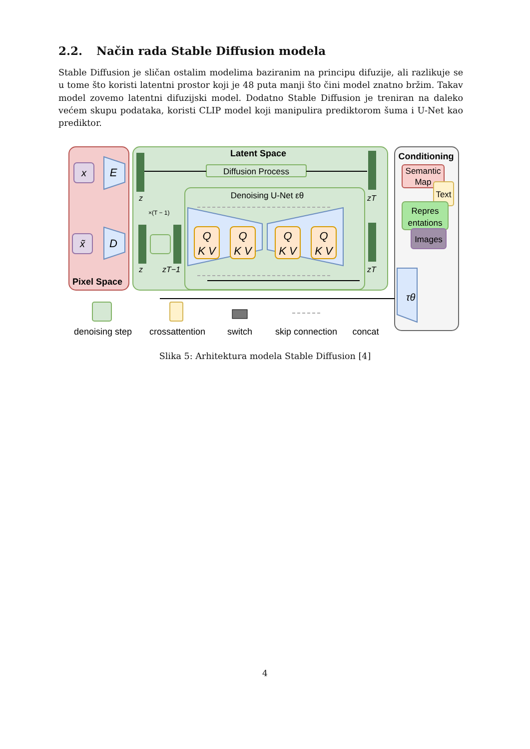2.2. Način rada Stable Diffusion modela
Stable Diffusion je sličan ostalim modelima baziranim na principu difuzije, ali razlikuje se u tome što koristi latentni prostor koji je 48 puta manji što čini model znatno bržim. Takav model zovemo latentni difuzijski model. Dodatno Stable Diffusion je treniran na daleko većem skupu podataka, koristi CLIP model koji manipulira prediktorom šuma i U-Net kao prediktor.
Latent Space
Diffusion Process
Denoising U-Net εθ
Pixel Space
Conditioning
Semantic
Map
Text
Repres
entations
Images
τθ
x
E
x̃
D
z
zT
z
zT−1
zT
×(T − 1)
Q
K V
Q
K V
Q
K V
Q
K V
denoising step
crossattention
switch
skip connection
concat
Slika 5: Arhitektura modela Stable Diffusion [4]
4